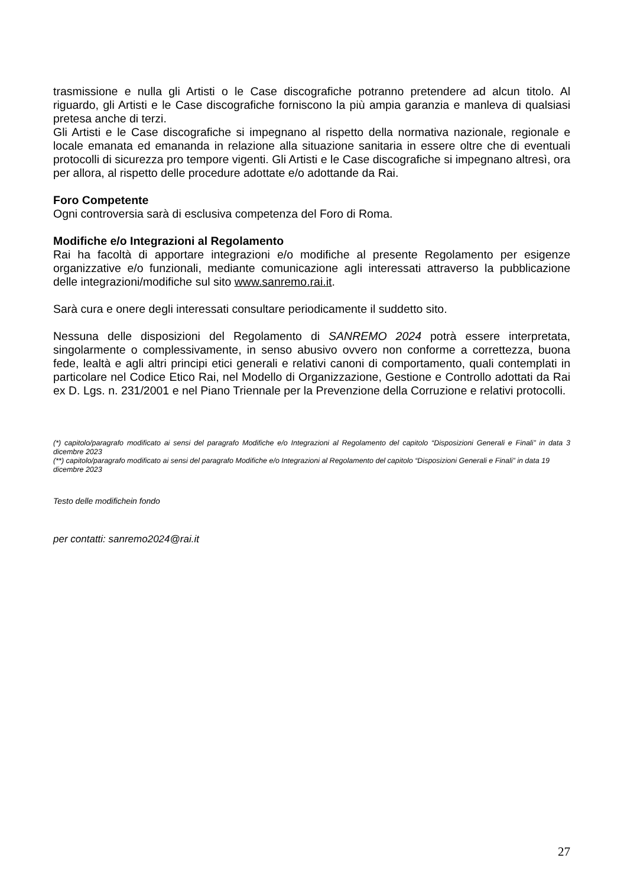trasmissione e nulla gli Artisti o le Case discografiche potranno pretendere ad alcun titolo. Al riguardo, gli Artisti e le Case discografiche forniscono la più ampia garanzia e manleva di qualsiasi pretesa anche di terzi.
Gli Artisti e le Case discografiche si impegnano al rispetto della normativa nazionale, regionale e locale emanata ed emananda in relazione alla situazione sanitaria in essere oltre che di eventuali protocolli di sicurezza pro tempore vigenti. Gli Artisti e le Case discografiche si impegnano altresì, ora per allora, al rispetto delle procedure adottate e/o adottande da Rai.
Foro Competente
Ogni controversia sarà di esclusiva competenza del Foro di Roma.
Modifiche e/o Integrazioni al Regolamento
Rai ha facoltà di apportare integrazioni e/o modifiche al presente Regolamento per esigenze organizzative e/o funzionali, mediante comunicazione agli interessati attraverso la pubblicazione delle integrazioni/modifiche sul sito www.sanremo.rai.it.
Sarà cura e onere degli interessati consultare periodicamente il suddetto sito.
Nessuna delle disposizioni del Regolamento di SANREMO 2024 potrà essere interpretata, singolarmente o complessivamente, in senso abusivo ovvero non conforme a correttezza, buona fede, lealtà e agli altri principi etici generali e relativi canoni di comportamento, quali contemplati in particolare nel Codice Etico Rai, nel Modello di Organizzazione, Gestione e Controllo adottati da Rai ex D. Lgs. n. 231/2001 e nel Piano Triennale per la Prevenzione della Corruzione e relativi protocolli.
(*) capitolo/paragrafo modificato ai sensi del paragrafo Modifiche e/o Integrazioni al Regolamento del capitolo “Disposizioni Generali e Finali” in data 3 dicembre 2023
(**) capitolo/paragrafo modificato ai sensi del paragrafo Modifiche e/o Integrazioni al Regolamento del capitolo “Disposizioni Generali e Finali” in data 19 dicembre 2023
Testo delle modifichein fondo
per contatti: sanremo2024@rai.it
27